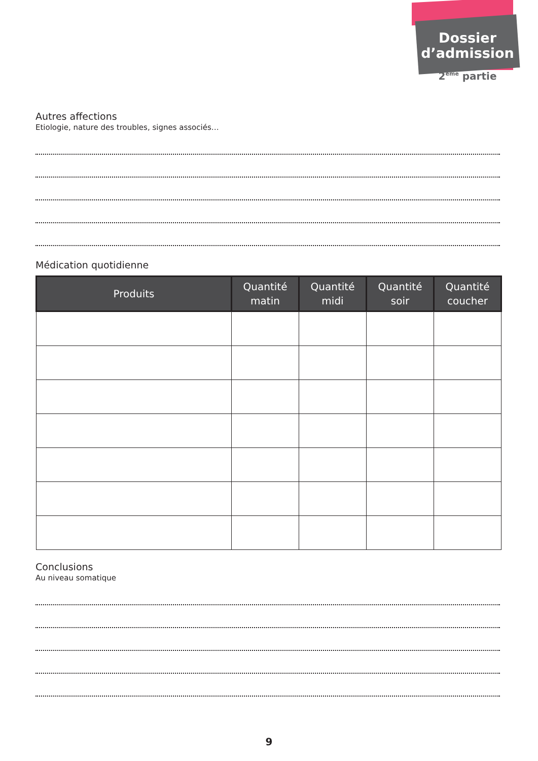Dossier
d’admission
2<sup>ème</sup> partie
Autres affections
Etiologie, nature des troubles, signes associés…
Médication quotidienne
| Produits | Quantité matin | Quantité midi | Quantité soir | Quantité coucher |
| --- | --- | --- | --- | --- |
Conclusions
Au niveau somatique
9